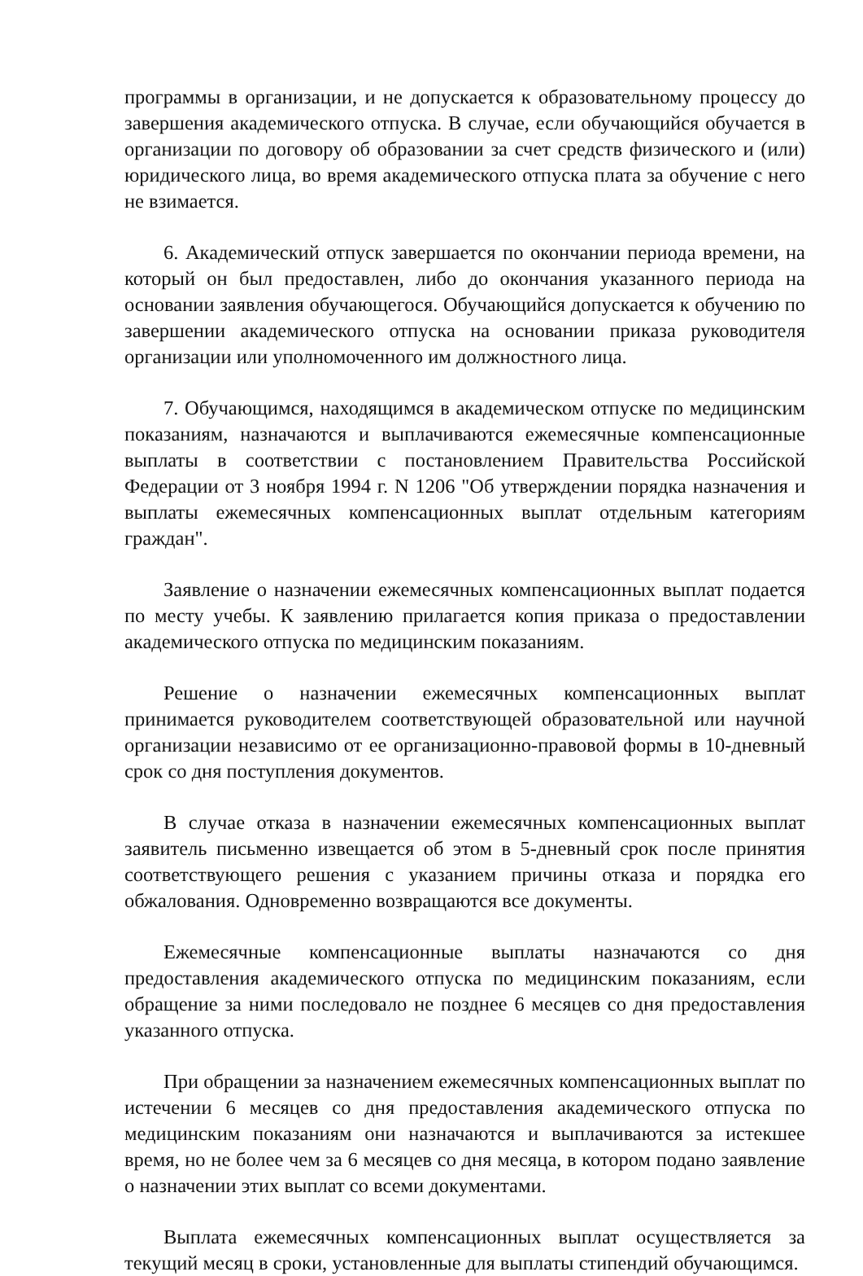программы в организации, и не допускается к образовательному процессу до завершения академического отпуска. В случае, если обучающийся обучается в организации по договору об образовании за счет средств физического и (или) юридического лица, во время академического отпуска плата за обучение с него не взимается.
6. Академический отпуск завершается по окончании периода времени, на который он был предоставлен, либо до окончания указанного периода на основании заявления обучающегося. Обучающийся допускается к обучению по завершении академического отпуска на основании приказа руководителя организации или уполномоченного им должностного лица.
7. Обучающимся, находящимся в академическом отпуске по медицинским показаниям, назначаются и выплачиваются ежемесячные компенсационные выплаты в соответствии с постановлением Правительства Российской Федерации от 3 ноября 1994 г. N 1206 "Об утверждении порядка назначения и выплаты ежемесячных компенсационных выплат отдельным категориям граждан".
Заявление о назначении ежемесячных компенсационных выплат подается по месту учебы. К заявлению прилагается копия приказа о предоставлении академического отпуска по медицинским показаниям.
Решение о назначении ежемесячных компенсационных выплат принимается руководителем соответствующей образовательной или научной организации независимо от ее организационно-правовой формы в 10-дневный срок со дня поступления документов.
В случае отказа в назначении ежемесячных компенсационных выплат заявитель письменно извещается об этом в 5-дневный срок после принятия соответствующего решения с указанием причины отказа и порядка его обжалования. Одновременно возвращаются все документы.
Ежемесячные компенсационные выплаты назначаются со дня предоставления академического отпуска по медицинским показаниям, если обращение за ними последовало не позднее 6 месяцев со дня предоставления указанного отпуска.
При обращении за назначением ежемесячных компенсационных выплат по истечении 6 месяцев со дня предоставления академического отпуска по медицинским показаниям они назначаются и выплачиваются за истекшее время, но не более чем за 6 месяцев со дня месяца, в котором подано заявление о назначении этих выплат со всеми документами.
Выплата ежемесячных компенсационных выплат осуществляется за текущий месяц в сроки, установленные для выплаты стипендий обучающимся.